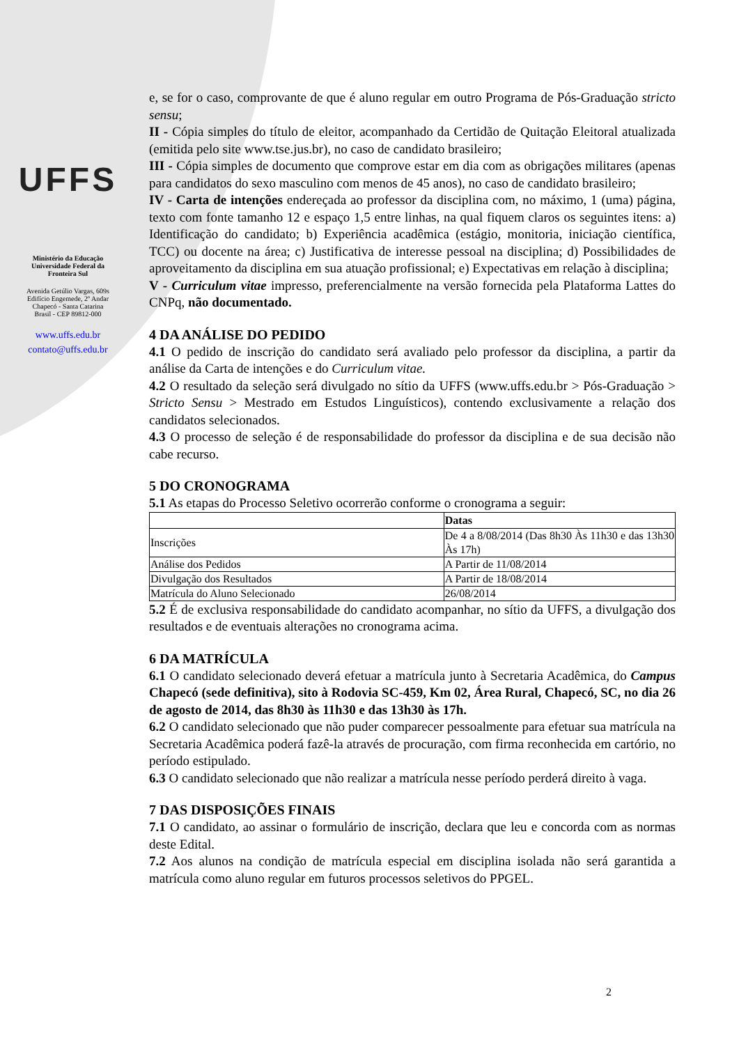UFFS
Ministério da Educação
Universidade Federal da
Fronteira Sul
Avenida Getúlio Vargas, 609s
Edifício Engemede, 2º Andar
Chapecó - Santa Catarina
Brasil - CEP 89812-000
www.uffs.edu.br
contato@uffs.edu.br
e, se for o caso, comprovante de que é aluno regular em outro Programa de Pós-Graduação stricto sensu;
II - Cópia simples do título de eleitor, acompanhado da Certidão de Quitação Eleitoral atualizada (emitida pelo site www.tse.jus.br), no caso de candidato brasileiro;
III - Cópia simples de documento que comprove estar em dia com as obrigações militares (apenas para candidatos do sexo masculino com menos de 45 anos), no caso de candidato brasileiro;
IV - Carta de intenções endereçada ao professor da disciplina com, no máximo, 1 (uma) página, texto com fonte tamanho 12 e espaço 1,5 entre linhas, na qual fiquem claros os seguintes itens: a) Identificação do candidato; b) Experiência acadêmica (estágio, monitoria, iniciação científica, TCC) ou docente na área; c) Justificativa de interesse pessoal na disciplina; d) Possibilidades de aproveitamento da disciplina em sua atuação profissional; e) Expectativas em relação à disciplina;
V - Curriculum vitae impresso, preferencialmente na versão fornecida pela Plataforma Lattes do CNPq, não documentado.
4 DA ANÁLISE DO PEDIDO
4.1 O pedido de inscrição do candidato será avaliado pelo professor da disciplina, a partir da análise da Carta de intenções e do Curriculum vitae.
4.2 O resultado da seleção será divulgado no sítio da UFFS (www.uffs.edu.br > Pós-Graduação > Stricto Sensu > Mestrado em Estudos Linguísticos), contendo exclusivamente a relação dos candidatos selecionados.
4.3 O processo de seleção é de responsabilidade do professor da disciplina e de sua decisão não cabe recurso.
5 DO CRONOGRAMA
5.1 As etapas do Processo Seletivo ocorrerão conforme o cronograma a seguir:
| | Datas |
| Inscrições | De 4 a 8/08/2014 (Das 8h30 Às 11h30 e das 13h30 Às 17h) |
| Análise dos Pedidos | A Partir de 11/08/2014 |
| Divulgação dos Resultados | A Partir de 18/08/2014 |
| Matrícula do Aluno Selecionado | 26/08/2014 |
5.2 É de exclusiva responsabilidade do candidato acompanhar, no sítio da UFFS, a divulgação dos resultados e de eventuais alterações no cronograma acima.
6 DA MATRÍCULA
6.1 O candidato selecionado deverá efetuar a matrícula junto à Secretaria Acadêmica, do Campus Chapecó (sede definitiva), sito à Rodovia SC-459, Km 02, Área Rural, Chapecó, SC, no dia 26 de agosto de 2014, das 8h30 às 11h30 e das 13h30 às 17h.
6.2 O candidato selecionado que não puder comparecer pessoalmente para efetuar sua matrícula na Secretaria Acadêmica poderá fazê-la através de procuração, com firma reconhecida em cartório, no período estipulado.
6.3 O candidato selecionado que não realizar a matrícula nesse período perderá direito à vaga.
7 DAS DISPOSIÇÕES FINAIS
7.1 O candidato, ao assinar o formulário de inscrição, declara que leu e concorda com as normas deste Edital.
7.2 Aos alunos na condição de matrícula especial em disciplina isolada não será garantida a matrícula como aluno regular em futuros processos seletivos do PPGEL.
2